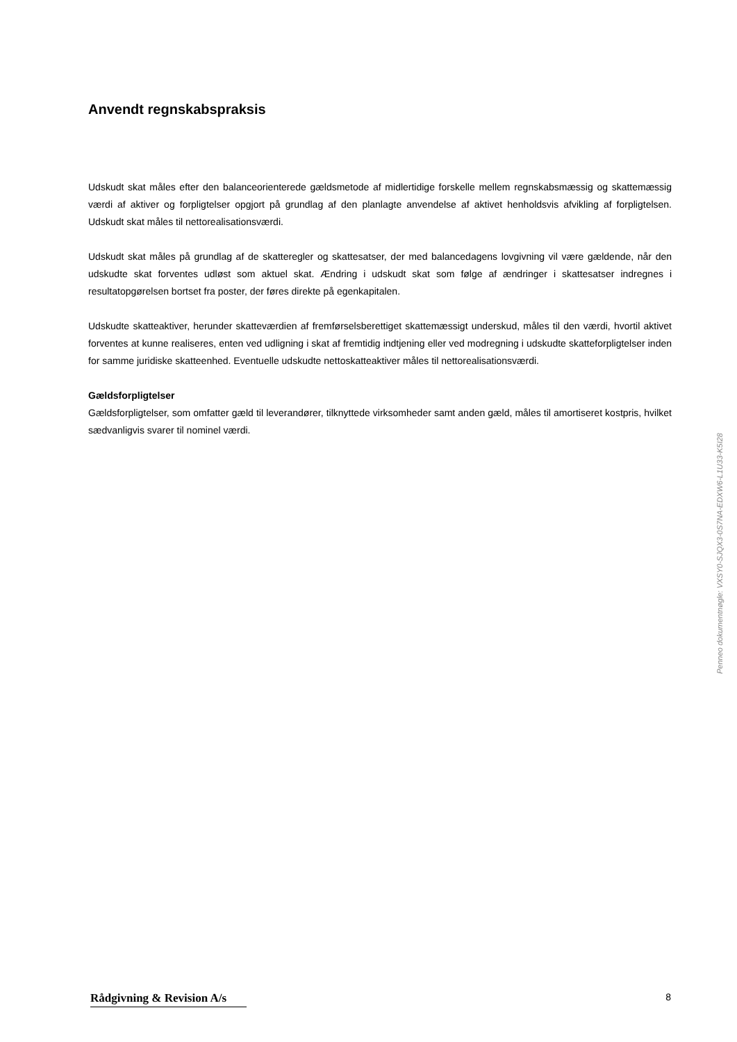Anvendt regnskabspraksis
Udskudt skat måles efter den balanceorienterede gældsmetode af midlertidige forskelle mellem regnskabsmæssig og skattemæssig værdi af aktiver og forpligtelser opgjort på grundlag af den planlagte anvendelse af aktivet henholdsvis afvikling af forpligtelsen. Udskudt skat måles til nettorealisationsværdi.
Udskudt skat måles på grundlag af de skatteregler og skattesatser, der med balancedagens lovgivning vil være gældende, når den udskudte skat forventes udløst som aktuel skat. Ændring i udskudt skat som følge af ændringer i skattesatser indregnes i resultatopgørelsen bortset fra poster, der føres direkte på egenkapitalen.
Udskudte skatteaktiver, herunder skatteværdien af fremførselsberettiget skattemæssigt underskud, måles til den værdi, hvortil aktivet forventes at kunne realiseres, enten ved udligning i skat af fremtidig indtjening eller ved modregning i udskudte skatteforpligtelser inden for samme juridiske skatteenhed. Eventuelle udskudte nettoskatteaktiver måles til nettorealisationsværdi.
Gældsforpligtelser
Gældsforpligtelser, som omfatter gæld til leverandører, tilknyttede virksomheder samt anden gæld, måles til amortiseret kostpris, hvilket sædvanligvis svarer til nominel værdi.
Penneo dokumentnøgle: VXSY0-SJQX3-0S7NA-EDXW6-L1U33-K5I28
Rådgivning & Revision A/s 8